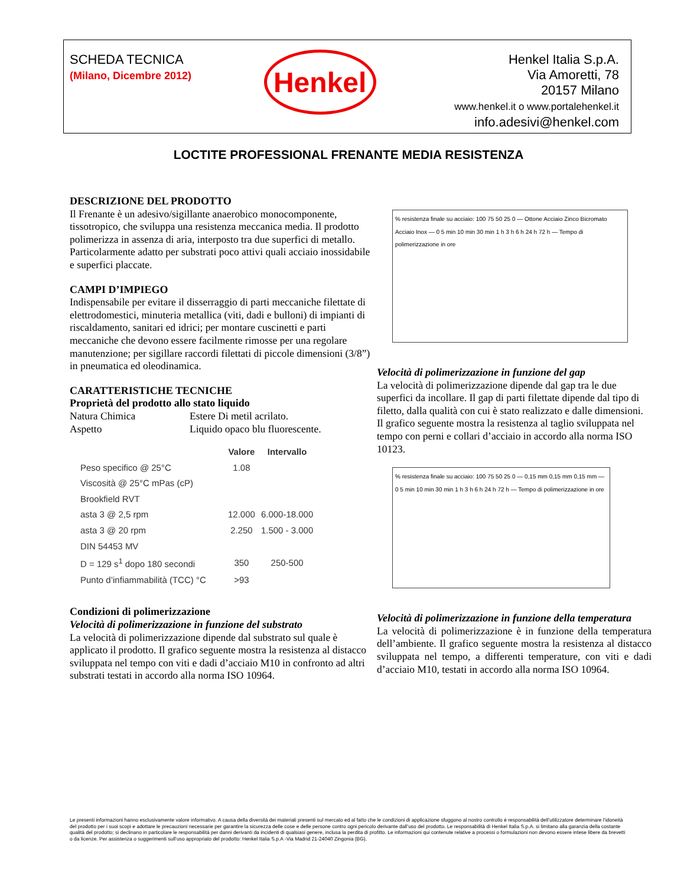SCHEDA TECNICA
(Milano, Dicembre 2012)
Henkel
Henkel Italia S.p.A.
Via Amoretti, 78
20157 Milano
www.henkel.it o www.portalehenkel.it
info.adesivi@henkel.com
LOCTITE PROFESSIONAL FRENANTE MEDIA RESISTENZA
DESCRIZIONE DEL PRODOTTO
Il Frenante è un adesivo/sigillante anaerobico monocomponente, tissotropico, che sviluppa una resistenza meccanica media. Il prodotto polimerizza in assenza di aria, interposto tra due superfici di metallo. Particolarmente adatto per substrati poco attivi quali acciaio inossidabile e superfici placcate.
CAMPI D’IMPIEGO
Indispensabile per evitare il disserraggio di parti meccaniche filettate di elettrodomestici, minuteria metallica (viti, dadi e bulloni) di impianti di riscaldamento, sanitari ed idrici; per montare cuscinetti e parti meccaniche che devono essere facilmente rimosse per una regolare manutenzione; per sigillare raccordi filettati di piccole dimensioni (3/8”) in pneumatica ed oleodinamica.
CARATTERISTICHE TECNICHE
Proprietà del prodotto allo stato liquido
Natura Chimica Estere Di metil acrilato.
Aspetto Liquido opaco blu fluorescente.
| | Valore | Intervallo |
| --- | --- | --- |
| Peso specifico @ 25°C | 1.08 | |
| Viscosità @ 25°C mPas (cP) | | |
| Brookfield RVT | | |
| asta 3 @ 2,5 rpm | 12.000 | 6.000-18.000 |
| asta 3 @ 20 rpm | 2.250 | 1.500 - 3.000 |
| DIN 54453 MV | | |
| D = 129 s<sup>1</sup> dopo 180 secondi | 350 | 250-500 |
| Punto d’infiammabilità (TCC) °C | >93 | |
Condizioni di polimerizzazione
Velocità di polimerizzazione in funzione del substrato
La velocità di polimerizzazione dipende dal substrato sul quale è applicato il prodotto. Il grafico seguente mostra la resistenza al distacco sviluppata nel tempo con viti e dadi d’acciaio M10 in confronto ad altri substrati testati in accordo alla norma ISO 10964.
% resistenza finale su acciaio: 100 75 50 25 0 — Ottone Acciaio Zinco Bicromato Acciaio Inox — 0 5 min 10 min 30 min 1 h 3 h 6 h 24 h 72 h — Tempo di polimerizzazione in ore
Velocità di polimerizzazione in funzione del gap
La velocità di polimerizzazione dipende dal gap tra le due superfici da incollare. Il gap di parti filettate dipende dal tipo di filetto, dalla qualità con cui è stato realizzato e dalle dimensioni. Il grafico seguente mostra la resistenza al taglio sviluppata nel tempo con perni e collari d’acciaio in accordo alla norma ISO 10123.
% resistenza finale su acciaio: 100 75 50 25 0 — 0,15 mm 0,15 mm 0,15 mm — 0 5 min 10 min 30 min 1 h 3 h 6 h 24 h 72 h — Tempo di polimerizzazione in ore
Velocità di polimerizzazione in funzione della temperatura
La velocità di polimerizzazione è in funzione della temperatura dell’ambiente. Il grafico seguente mostra la resistenza al distacco sviluppata nel tempo, a differenti temperature, con viti e dadi d’acciaio M10, testati in accordo alla norma ISO 10964.
Le presenti informazioni hanno esclusivamente valore informativo. A causa della diversità dei materiali presenti sul mercato ed al fatto che le condizioni di applicazione sfuggono al nostro controllo è responsabilità dell’utilizzatore determinare l’idoneità del prodotto per i suoi scopi e adottare le precauzioni necessarie per garantire la sicurezza delle cose e delle persone contro ogni pericolo derivante dall’uso del prodotto. Le responsabilità di Henkel Italia S.p.A. si limitano alla garanzia della costante qualità del prodotto; si declinano in particolare le responsabilità per danni derivanti da incidenti di qualsiasi genere, inclusa la perdita di profitto. Le informazioni qui contenute relative a processi o formulazioni non devono essere intese libere da brevetti o da licenze. Per assistenza o suggerimenti sull’uso appropriato del prodotto: Henkel Italia S.p.A -Via Madrid 21-24040 Zingonia (BG).